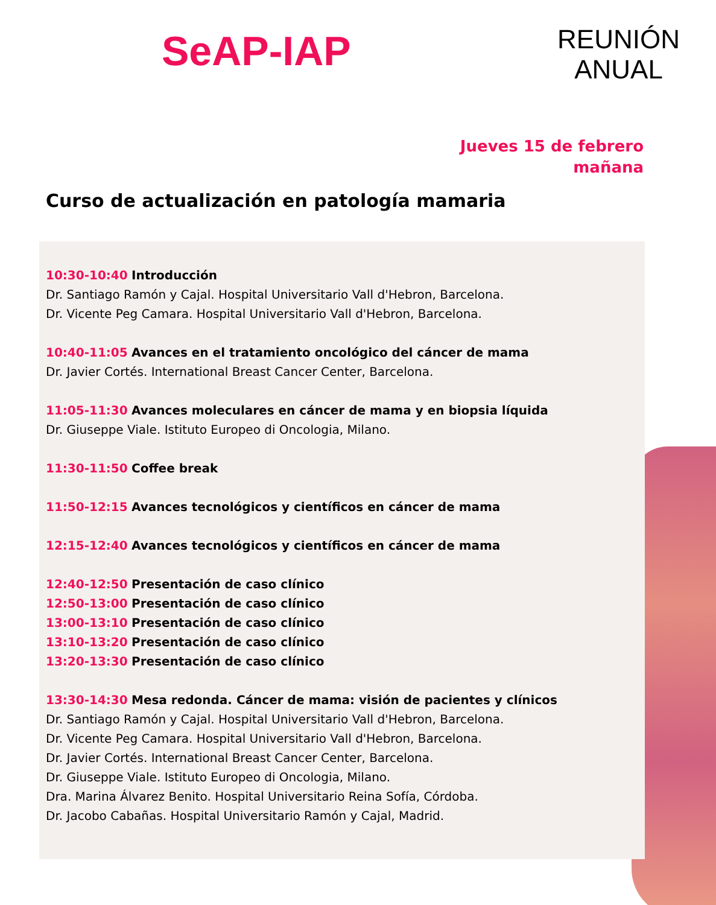SeAP-IAP
REUNIÓN
ANUAL
Jueves 15 de febrero
mañana
Curso de actualización en patología mamaria
10:30-10:40 Introducción
Dr. Santiago Ramón y Cajal. Hospital Universitario Vall d'Hebron, Barcelona.
Dr. Vicente Peg Camara. Hospital Universitario Vall d'Hebron, Barcelona.
10:40-11:05 Avances en el tratamiento oncológico del cáncer de mama
Dr. Javier Cortés. International Breast Cancer Center, Barcelona.
11:05-11:30 Avances moleculares en cáncer de mama y en biopsia líquida
Dr. Giuseppe Viale. Istituto Europeo di Oncologia, Milano.
11:30-11:50 Coffee break
11:50-12:15 Avances tecnológicos y científicos en cáncer de mama
12:15-12:40 Avances tecnológicos y científicos en cáncer de mama
12:40-12:50 Presentación de caso clínico
12:50-13:00 Presentación de caso clínico
13:00-13:10 Presentación de caso clínico
13:10-13:20 Presentación de caso clínico
13:20-13:30 Presentación de caso clínico
13:30-14:30 Mesa redonda. Cáncer de mama: visión de pacientes y clínicos
Dr. Santiago Ramón y Cajal. Hospital Universitario Vall d'Hebron, Barcelona.
Dr. Vicente Peg Camara. Hospital Universitario Vall d'Hebron, Barcelona.
Dr. Javier Cortés. International Breast Cancer Center, Barcelona.
Dr. Giuseppe Viale. Istituto Europeo di Oncologia, Milano.
Dra. Marina Álvarez Benito. Hospital Universitario Reina Sofía, Córdoba.
Dr. Jacobo Cabañas. Hospital Universitario Ramón y Cajal, Madrid.